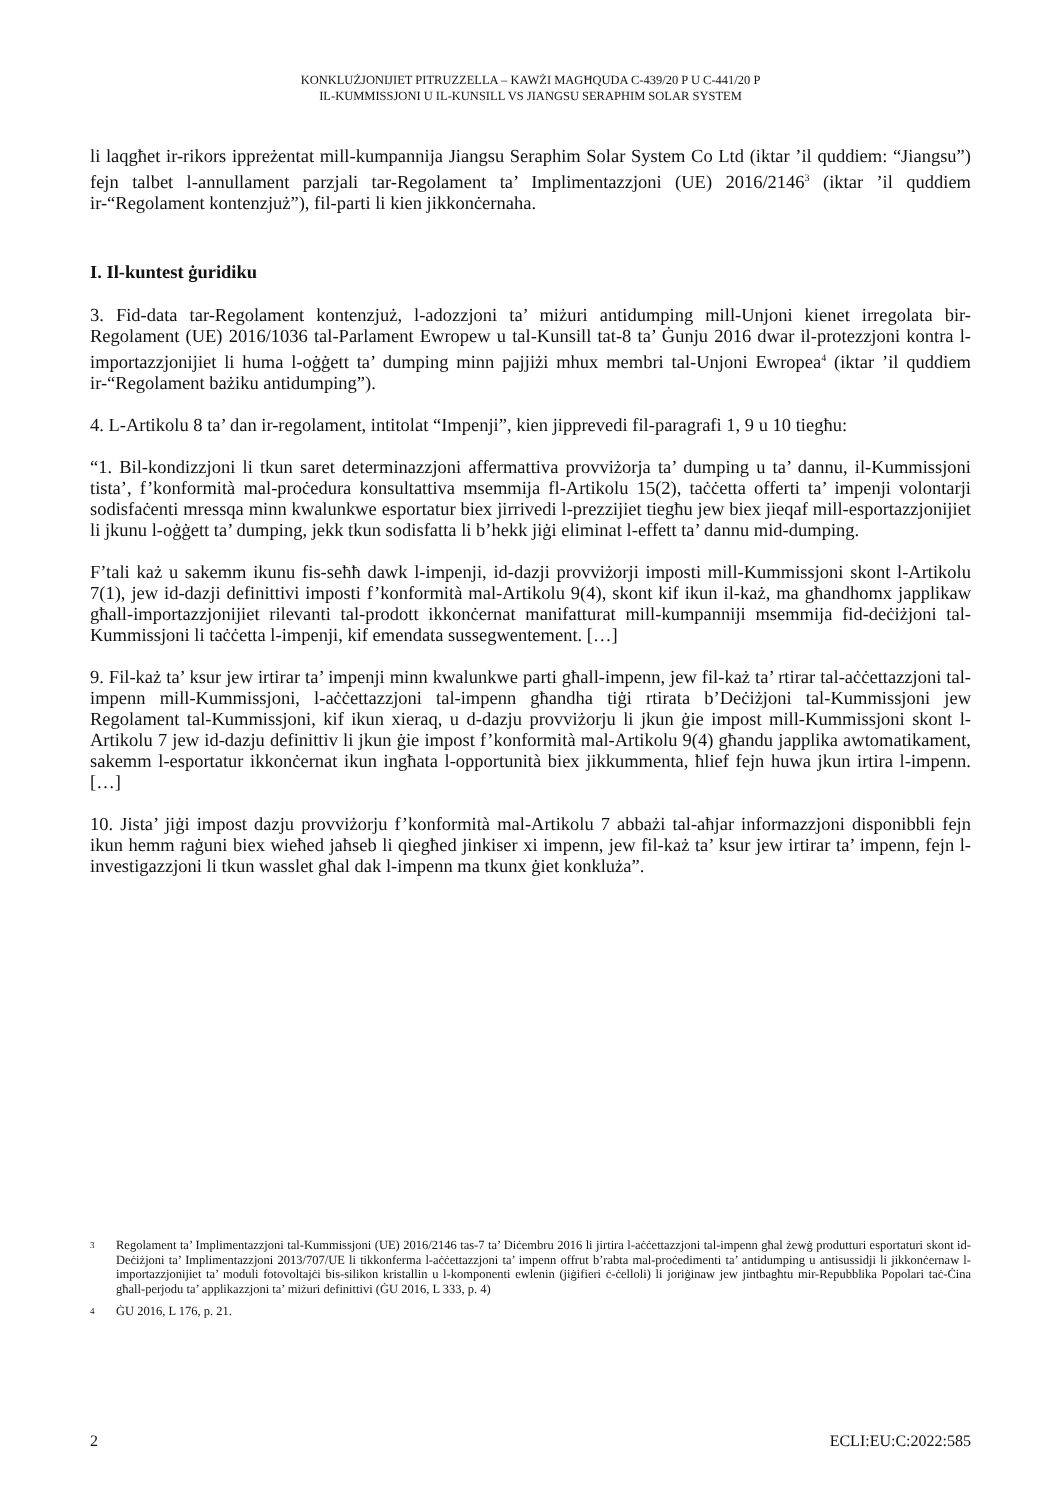KONKLUŻJONIJIET PITRUZZELLA – KAWŻI MAGĦQUDA C-439/20 P U C-441/20 P
IL-KUMMISSJONI U IL-KUNSILL VS JIANGSU SERAPHIM SOLAR SYSTEM
li laqgħet ir-rikors ippreżentat mill-kumpannija Jiangsu Seraphim Solar System Co Ltd (iktar ’il quddiem: “Jiangsu”) fejn talbet l-annullament parzjali tar-Regolament ta’ Implimentazzjoni (UE) 2016/2146<sup>3</sup> (iktar ’il quddiem ir-“Regolament kontenzjuż”), fil-parti li kien jikkonċernaha.
I. Il-kuntest ġuridiku
3. Fid-data tar-Regolament kontenzjuż, l-adozzjoni ta’ miżuri antidumping mill-Unjoni kienet irregolata bir-Regolament (UE) 2016/1036 tal-Parlament Ewropew u tal-Kunsill tat-8 ta’ Ġunju 2016 dwar il-protezzjoni kontra l-importazzjonijiet li huma l-oġġett ta’ dumping minn pajjiżi mhux membri tal-Unjoni Ewropea<sup>4</sup> (iktar ’il quddiem ir-“Regolament bażiku antidumping”).
4. L-Artikolu 8 ta’ dan ir-regolament, intitolat “Impenji”, kien jipprevedi fil-paragrafi 1, 9 u 10 tiegħu:
“1. Bil-kondizzjoni li tkun saret determinazzjoni affermattiva provviżorja ta’ dumping u ta’ dannu, il-Kummissjoni tista’, f’konformità mal-proċedura konsultattiva msemmija fl-Artikolu 15(2), taċċetta offerti ta’ impenji volontarji sodisfaċenti mressqa minn kwalunkwe esportatur biex jirrivedi l-prezzijiet tiegħu jew biex jieqaf mill-esportazzjonijiet li jkunu l-oġġett ta’ dumping, jekk tkun sodisfatta li b’hekk jiġi eliminat l-effett ta’ dannu mid-dumping.
F’tali każ u sakemm ikunu fis-seħħ dawk l-impenji, id-dazji provviżorji imposti mill-Kummissjoni skont l-Artikolu 7(1), jew id-dazji definittivi imposti f’konformità mal-Artikolu 9(4), skont kif ikun il-każ, ma għandhomx japplikaw għall-importazzjonijiet rilevanti tal-prodott ikkonċernat manifatturat mill-kumpanniji msemmija fid-deċiżjoni tal-Kummissjoni li taċċetta l-impenji, kif emendata sussegwentement. […]
9. Fil-każ ta’ ksur jew irtirar ta’ impenji minn kwalunkwe parti għall-impenn, jew fil-każ ta’ rtirar tal-aċċettazzjoni tal-impenn mill-Kummissjoni, l-aċċettazzjoni tal-impenn għandha tiġi rtirata b’Deċiżjoni tal-Kummissjoni jew Regolament tal-Kummissjoni, kif ikun xieraq, u d-dazju provviżorju li jkun ġie impost mill-Kummissjoni skont l-Artikolu 7 jew id-dazju definittiv li jkun ġie impost f’konformità mal-Artikolu 9(4) għandu japplika awtomatikament, sakemm l-esportatur ikkonċernat ikun ingħata l-opportunità biex jikkummenta, ħlief fejn huwa jkun irtira l-impenn. […]
10. Jista’ jiġi impost dazju provviżorju f’konformità mal-Artikolu 7 abbażi tal-aħjar informazzjoni disponibbli fejn ikun hemm raġuni biex wieħed jaħseb li qiegħed jinkiser xi impenn, jew fil-każ ta’ ksur jew irtirar ta’ impenn, fejn l-investigazzjoni li tkun wasslet għal dak l-impenn ma tkunx ġiet konkluża”.
3 Regolament ta’ Implimentazzjoni tal-Kummissjoni (UE) 2016/2146 tas-7 ta’ Diċembru 2016 li jirtira l-aċċettazzjoni tal-impenn għal żewġ produtturi esportaturi skont id-Deċiżjoni ta’ Implimentazzjoni 2013/707/UE li tikkonferma l-aċċettazzjoni ta’ impenn offrut b’rabta mal-proċedimenti ta’ antidumping u antisussidji li jikkonċernaw l-importazzjonijiet ta’ moduli fotovoltajċi bis-silikon kristallin u l-komponenti ewlenin (jiġifieri ċ-ċelloli) li joriġinaw jew jintbagħtu mir-Repubblika Popolari taċ-Ċina għall-perjodu ta’ applikazzjoni ta’ miżuri definittivi (ĠU 2016, L 333, p. 4)
4 ĠU 2016, L 176, p. 21.
2 ECLI:EU:C:2022:585